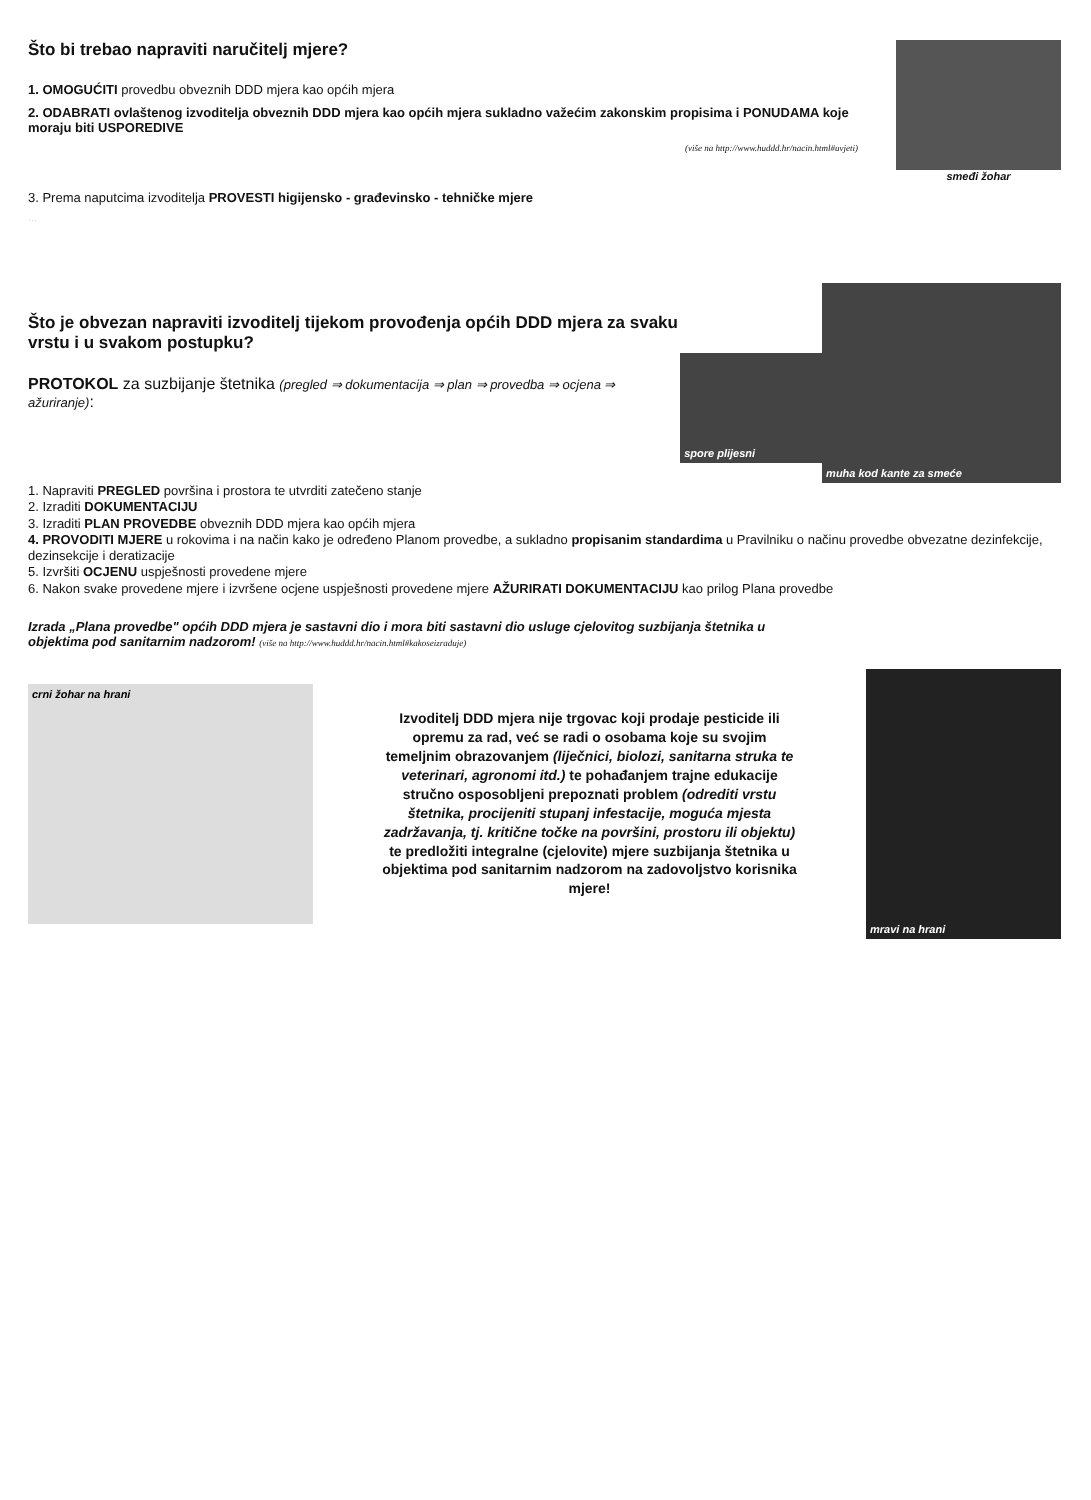Što bi trebao napraviti naručitelj mjere?
1. OMOGUĆITI provedbu obveznih DDD mjera kao općih mjera
2. ODABRATI ovlaštenog izvoditelja obveznih DDD mjera kao općih mjera sukladno važećim zakonskim propisima i PONUDAMA koje moraju biti USPOREDIVE
(više na http://www.huddd.hr/nacin.html#uvjeti)
smeđi žohar
3. Prema naputcima izvoditelja PROVESTI higijensko - građevinsko - tehničke mjere
…
Što je obvezan napraviti izvoditelj tijekom provođenja općih DDD mjera za svaku vrstu i u svakom postupku?
PROTOKOL za suzbijanje štetnika (pregled ⇒ dokumentacija ⇒ plan ⇒ provedba ⇒ ocjena ⇒ ažuriranje):
spore plijesni
muha kod kante za smeće
1. Napraviti PREGLED površina i prostora te utvrditi zatečeno stanje
2. Izraditi DOKUMENTACIJU
3. Izraditi PLAN PROVEDBE obveznih DDD mjera kao općih mjera
4. PROVODITI MJERE u rokovima i na način kako je određeno Planom provedbe, a sukladno propisanim standardima u Pravilniku o načinu provedbe obvezatne dezinfekcije, dezinsekcije i deratizacije
5. Izvršiti OCJENU uspješnosti provedene mjere
6. Nakon svake provedene mjere i izvršene ocjene uspješnosti provedene mjere AŽURIRATI DOKUMENTACIJU kao prilog Plana provedbe
Izrada „Plana provedbe" općih DDD mjera je sastavni dio i mora biti sastavni dio usluge cjelovitog suzbijanja štetnika u objektima pod sanitarnim nadzorom! (više na http://www.huddd.hr/nacin.html#kakoseizraduje)
crni žohar na hrani
Izvoditelj DDD mjera nije trgovac koji prodaje pesticide ili opremu za rad, već se radi o osobama koje su svojim temeljnim obrazovanjem (liječnici, biolozi, sanitarna struka te veterinari, agronomi itd.) te pohađanjem trajne edukacije stručno osposobljeni prepoznati problem (odrediti vrstu štetnika, procijeniti stupanj infestacije, moguća mjesta zadržavanja, tj. kritične točke na površini, prostoru ili objektu) te predložiti integralne (cjelovite) mjere suzbijanja štetnika u objektima pod sanitarnim nadzorom na zadovoljstvo korisnika mjere!
mravi na hrani